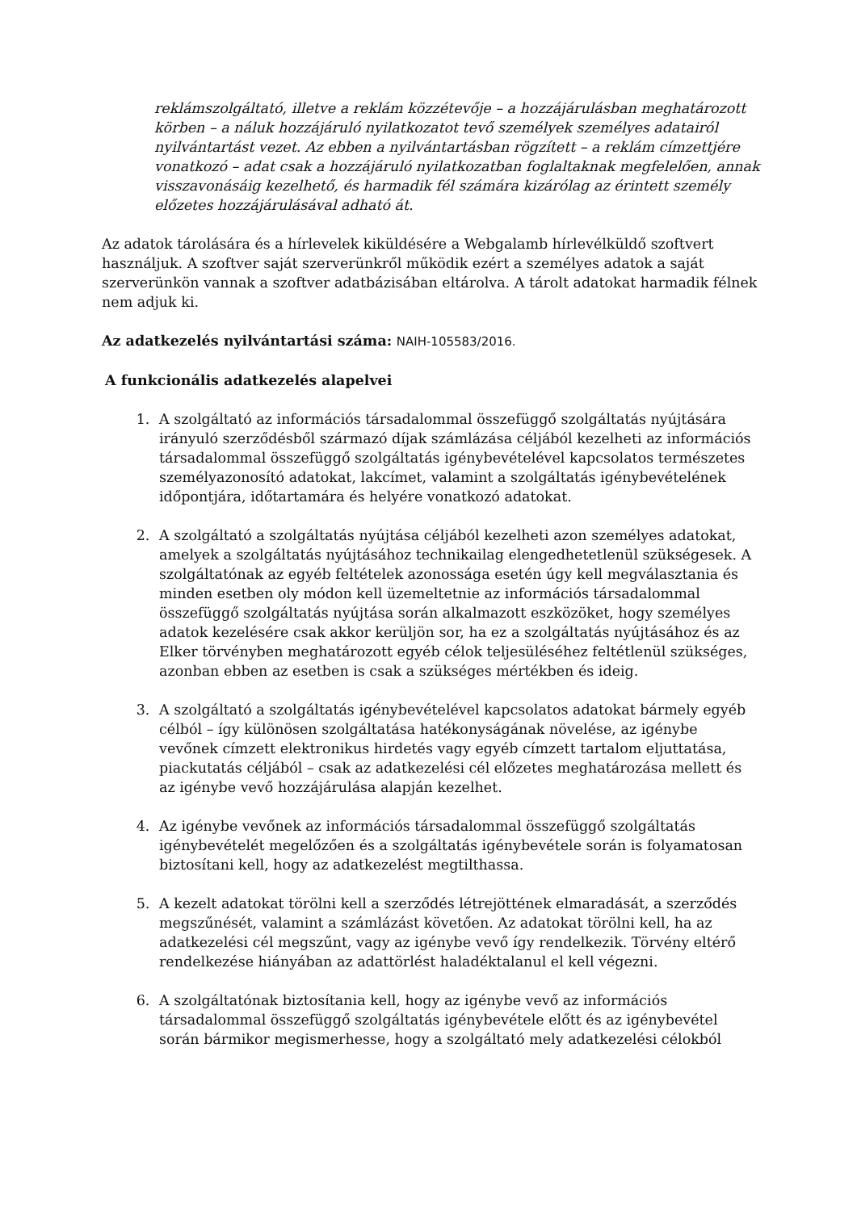reklámszolgáltató, illetve a reklám közzétevője – a hozzájárulásban meghatározott körben – a náluk hozzájáruló nyilatkozatot tevő személyek személyes adatairól nyilvántartást vezet. Az ebben a nyilvántartásban rögzített – a reklám címzettjére vonatkozó – adat csak a hozzájáruló nyilatkozatban foglaltaknak megfelelően, annak visszavonásáig kezelhető, és harmadik fél számára kizárólag az érintett személy előzetes hozzájárulásával adható át.
Az adatok tárolására és a hírlevelek kiküldésére a Webgalamb hírlevélküldő szoftvert használjuk. A szoftver saját szerverünkről működik ezért a személyes adatok a saját szerverünkön vannak a szoftver adatbázisában eltárolva. A tárolt adatokat harmadik félnek nem adjuk ki.
Az adatkezelés nyilvántartási száma: NAIH-105583/2016.
A funkcionális adatkezelés alapelvei
1. A szolgáltató az információs társadalommal összefüggő szolgáltatás nyújtására irányuló szerződésből származó díjak számlázása céljából kezelheti az információs társadalommal összefüggő szolgáltatás igénybevételével kapcsolatos természetes személyazonosító adatokat, lakcímet, valamint a szolgáltatás igénybevételének időpontjára, időtartamára és helyére vonatkozó adatokat.
2. A szolgáltató a szolgáltatás nyújtása céljából kezelheti azon személyes adatokat, amelyek a szolgáltatás nyújtásához technikailag elengedhetetlenül szükségesek. A szolgáltatónak az egyéb feltételek azonossága esetén úgy kell megválasztania és minden esetben oly módon kell üzemeltetnie az információs társadalommal összefüggő szolgáltatás nyújtása során alkalmazott eszközöket, hogy személyes adatok kezelésére csak akkor kerüljön sor, ha ez a szolgáltatás nyújtásához és az Elker törvényben meghatározott egyéb célok teljesüléséhez feltétlenül szükséges, azonban ebben az esetben is csak a szükséges mértékben és ideig.
3. A szolgáltató a szolgáltatás igénybevételével kapcsolatos adatokat bármely egyéb célból – így különösen szolgáltatása hatékonyságának növelése, az igénybe vevőnek címzett elektronikus hirdetés vagy egyéb címzett tartalom eljuttatása, piackutatás céljából – csak az adatkezelési cél előzetes meghatározása mellett és az igénybe vevő hozzájárulása alapján kezelhet.
4. Az igénybe vevőnek az információs társadalommal összefüggő szolgáltatás igénybevételét megelőzően és a szolgáltatás igénybevétele során is folyamatosan biztosítani kell, hogy az adatkezelést megtilthassa.
5. A kezelt adatokat törölni kell a szerződés létrejöttének elmaradását, a szerződés megszűnését, valamint a számlázást követően. Az adatokat törölni kell, ha az adatkezelési cél megszűnt, vagy az igénybe vevő így rendelkezik. Törvény eltérő rendelkezése hiányában az adattörlést haladéktalanul el kell végezni.
6. A szolgáltatónak biztosítania kell, hogy az igénybe vevő az információs társadalommal összefüggő szolgáltatás igénybevétele előtt és az igénybevétel során bármikor megismerhesse, hogy a szolgáltató mely adatkezelési célokból